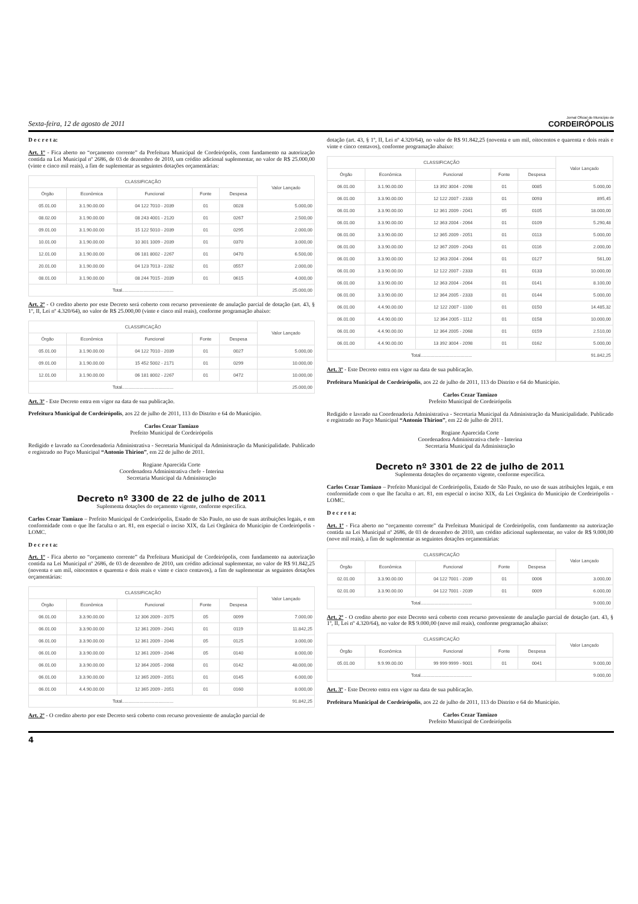Sexta-feira, 12 de agosto de 2011 Jornal Oficial do Município de
CORDEIRÓPOLIS
D e c r e t a:
Art. 1º - Fica aberto no “orçamento corrente” da Prefeitura Municipal de Cordeirópolis, com fundamento na autorização contida na Lei Municipal nº 2686, de 03 de dezembro de 2010, um crédito adicional suplementar, no valor de R$ 25.000,00 (vinte e cinco mil reais), a fim de suplementar as seguintes dotações orçamentárias:
| CLASSIFICAÇÃO | | | | | Valor Lançado |
| --- | --- | --- | --- | --- | --- |
| Órgão | Econômica | Funcional | Fonte | Despesa | |
| 05.01.00 | 3.1.90.00.00 | 04 122 7010 - 2039 | 01 | 0028 | 5.000,00 |
| 08.02.00 | 3.1.90.00.00 | 08 243 4001 - 2120 | 01 | 0267 | 2.500,00 |
| 09.01.00 | 3.1.90.00.00 | 15 122 5010 - 2039 | 01 | 0295 | 2.000,00 |
| 10.01.00 | 3.1.90.00.00 | 10 301 1009 - 2039 | 01 | 0370 | 3.000,00 |
| 12.01.00 | 3.1.90.00.00 | 06 181 8002 - 2267 | 01 | 0470 | 6.500,00 |
| 20.01.00 | 3.1.90.00.00 | 04 123 7013 - 2282 | 01 | 0557 | 2.000,00 |
| 08.01.00 | 3.1.90.00.00 | 08 244 7015 - 2039 | 01 | 0615 | 4.000,00 |
| Total......................................... | | | | | 25.000,00 |
Art. 2º - O credito aberto por este Decreto será coberto com recurso proveniente de anulação parcial de dotação (art. 43, § 1º, II, Lei nº 4.320/64), no valor de R$ 25.000,00 (vinte e cinco mil reais), conforme programação abaixo:
| CLASSIFICAÇÃO | | | | | Valor Lançado |
| --- | --- | --- | --- | --- | --- |
| Órgão | Econômica | Funcional | Fonte | Despesa | |
| 05.01.00 | 3.1.90.00.00 | 04 122 7010 - 2039 | 01 | 0027 | 5.000,00 |
| 09.01.00 | 3.1.90.00.00 | 15 452 5002 - 2171 | 01 | 0299 | 10.000,00 |
| 12.01.00 | 3.1.90.00.00 | 06 181 8002 - 2267 | 01 | 0472 | 10.000,00 |
| Total......................................... | | | | | 25.000,00 |
Art. 3º - Este Decreto entra em vigor na data de sua publicação.
Prefeitura Municipal de Cordeirópolis, aos 22 de julho de 2011, 113 do Distrito e 64 do Município.
Carlos Cezar Tamiazo
Prefeito Municipal de Cordeirópolis
Redigido e lavrado na Coordenadoria Administrativa - Secretaria Municipal da Administração da Municipalidade. Publicado e registrado no Paço Municipal “Antonio Thirion”, em 22 de julho de 2011.
Rogiane Aparecida Corte
Coordenadora Administrativa chefe - Interina
Secretaria Municipal da Administração
Decreto nº 3300 de 22 de julho de 2011
Suplementa dotações do orçamento vigente, conforme especifica.
Carlos Cezar Tamiazo – Prefeito Municipal de Cordeirópolis, Estado de São Paulo, no uso de suas atribuições legais, e em conformidade com o que lhe faculta o art. 81, em especial o inciso XIX, da Lei Orgânica do Município de Cordeirópolis - LOMC.
D e c r e t a:
Art. 1º - Fica aberto no “orçamento corrente” da Prefeitura Municipal de Cordeirópolis, com fundamento na autorização contida na Lei Municipal nº 2686, de 03 de dezembro de 2010, um crédito adicional suplementar, no valor de R$ 91.842,25 (noventa e um mil, oitocentos e quarenta e dois reais e vinte e cinco centavos), a fim de suplementar as seguintes dotações orçamentárias:
| CLASSIFICAÇÃO | | | | | Valor Lançado |
| --- | --- | --- | --- | --- | --- |
| Órgão | Econômica | Funcional | Fonte | Despesa | |
| 06.01.00 | 3.3.90.00.00 | 12 306 2009 - 2075 | 05 | 0099 | 7.000,00 |
| 06.01.00 | 3.3.90.00.00 | 12 361 2009 - 2041 | 01 | 0119 | 11.842,25 |
| 06.01.00 | 3.3.90.00.00 | 12 361 2009 - 2046 | 05 | 0125 | 3.000,00 |
| 06.01.00 | 3.3.90.00.00 | 12 361 2009 - 2046 | 05 | 0140 | 8.000,00 |
| 06.01.00 | 3.3.90.00.00 | 12 364 2005 - 2068 | 01 | 0142 | 48.000,00 |
| 06.01.00 | 3.3.90.00.00 | 12 365 2009 - 2051 | 01 | 0145 | 6.000,00 |
| 06.01.00 | 4.4.90.00.00 | 12 365 2009 - 2051 | 01 | 0160 | 8.000,00 |
| Total......................................... | | | | | 91.842,25 |
Art. 2º - O credito aberto por este Decreto será coberto com recurso proveniente de anulação parcial de
dotação (art. 43, § 1º, II, Lei nº 4.320/64), no valor de R$ 91.842,25 (noventa e um mil, oitocentos e quarenta e dois reais e vinte e cinco centavos), conforme programação abaixo:
| CLASSIFICAÇÃO | | | | | Valor Lançado |
| --- | --- | --- | --- | --- | --- |
| Órgão | Econômica | Funcional | Fonte | Despesa | |
| 06.01.00 | 3.1.90.00.00 | 13 392 3004 - 2098 | 01 | 0085 | 5.000,00 |
| 06.01.00 | 3.3.90.00.00 | 12 122 2007 - 2333 | 01 | 0093 | 895,45 |
| 06.01.00 | 3.3.90.00.00 | 12 361 2009 - 2041 | 05 | 0105 | 18.000,00 |
| 06.01.00 | 3.3.90.00.00 | 12 363 2004 - 2064 | 01 | 0109 | 5.290,48 |
| 06.01.00 | 3.3.90.00.00 | 12 365 2009 - 2051 | 01 | 0113 | 5.000,00 |
| 06.01.00 | 3.3.90.00.00 | 12 367 2009 - 2043 | 01 | 0116 | 2.000,00 |
| 06.01.00 | 3.3.90.00.00 | 12 363 2004 - 2064 | 01 | 0127 | 561,00 |
| 06.01.00 | 3.3.90.00.00 | 12 122 2007 - 2333 | 01 | 0133 | 10.000,00 |
| 06.01.00 | 3.3.90.00.00 | 12 363 2004 - 2064 | 01 | 0141 | 8.100,00 |
| 06.01.00 | 3.3.90.00.00 | 12 364 2005 - 2333 | 01 | 0144 | 5.000,00 |
| 06.01.00 | 4.4.90.00.00 | 12 122 2007 - 1100 | 01 | 0150 | 14.485,32 |
| 06.01.00 | 4.4.90.00.00 | 12 364 2005 - 1112 | 01 | 0158 | 10.000,00 |
| 06.01.00 | 4.4.90.00.00 | 12 364 2005 - 2068 | 01 | 0159 | 2.510,00 |
| 06.01.00 | 4.4.90.00.00 | 13 392 3004 - 2098 | 01 | 0162 | 5.000,00 |
| Total......................................... | | | | | 91.842,25 |
Art. 3º - Este Decreto entra em vigor na data de sua publicação.
Prefeitura Municipal de Cordeirópolis, aos 22 de julho de 2011, 113 do Distrito e 64 do Município.
Carlos Cezar Tamiazo
Prefeito Municipal de Cordeirópolis
Redigido e lavrado na Coordenadoria Administrativa - Secretaria Municipal da Administração da Municipalidade. Publicado e registrado no Paço Municipal “Antonio Thirion”, em 22 de julho de 2011.
Rogiane Aparecida Corte
Coordenadora Administrativa chefe - Interina
Secretaria Municipal da Administração
Decreto nº 3301 de 22 de julho de 2011
Suplementa dotações do orçamento vigente, conforme especifica.
Carlos Cezar Tamiazo – Prefeito Municipal de Cordeirópolis, Estado de São Paulo, no uso de suas atribuições legais, e em conformidade com o que lhe faculta o art. 81, em especial o inciso XIX, da Lei Orgânica do Município de Cordeirópolis - LOMC.
D e c r e t a:
Art. 1º - Fica aberto no “orçamento corrente” da Prefeitura Municipal de Cordeirópolis, com fundamento na autorização contida na Lei Municipal nº 2686, de 03 de dezembro de 2010, um crédito adicional suplementar, no valor de R$ 9.000,00 (nove mil reais), a fim de suplementar as seguintes dotações orçamentárias:
| CLASSIFICAÇÃO | | | | | Valor Lançado |
| --- | --- | --- | --- | --- | --- |
| Órgão | Econômica | Funcional | Fonte | Despesa | |
| 02.01.00 | 3.3.90.00.00 | 04 122 7001 - 2039 | 01 | 0006 | 3.000,00 |
| 02.01.00 | 3.3.90.00.00 | 04 122 7001 - 2039 | 01 | 0009 | 6.000,00 |
| Total......................................... | | | | | 9.000,00 |
Art. 2º - O credito aberto por este Decreto será coberto com recurso proveniente de anulação parcial de dotação (art. 43, § 1º, II, Lei nº 4.320/64), no valor de R$ 9.000,00 (nove mil reais), conforme programação abaixo:
| CLASSIFICAÇÃO | | | | | Valor Lançado |
| --- | --- | --- | --- | --- | --- |
| Órgão | Econômica | Funcional | Fonte | Despesa | |
| 05.01.00 | 9.9.99.00.00 | 99 999 9999 - 9001 | 01 | 0041 | 9.000,00 |
| Total......................................... | | | | | 9.000,00 |
Art. 3º - Este Decreto entra em vigor na data de sua publicação.
Prefeitura Municipal de Cordeirópolis, aos 22 de julho de 2011, 113 do Distrito e 64 do Município.
Carlos Cezar Tamiazo
Prefeito Municipal de Cordeirópolis
4